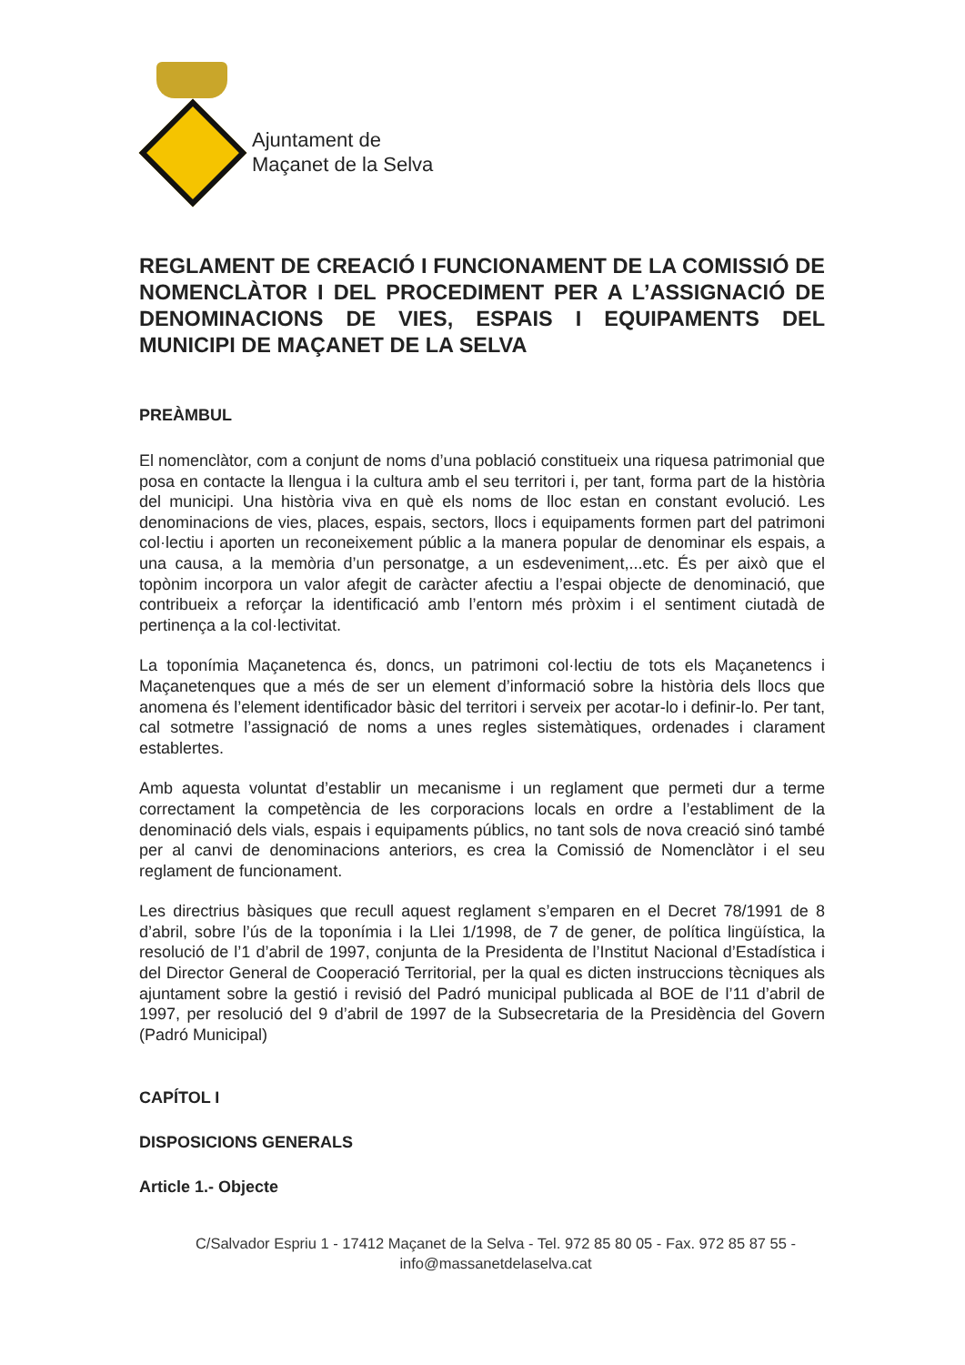Ajuntament de
Maçanet de la Selva
REGLAMENT DE CREACIÓ I FUNCIONAMENT DE LA COMISSIÓ DE NOMENCLÀTOR I DEL PROCEDIMENT PER A L’ASSIGNACIÓ DE DENOMINACIONS DE VIES, ESPAIS I EQUIPAMENTS DEL MUNICIPI DE MAÇANET DE LA SELVA
PREÀMBUL
El nomenclàtor, com a conjunt de noms d’una població constitueix una riquesa patrimonial que posa en contacte la llengua i la cultura amb el seu territori i, per tant, forma part de la història del municipi. Una història viva en què els noms de lloc estan en constant evolució. Les denominacions de vies, places, espais, sectors, llocs i equipaments formen part del patrimoni col·lectiu i aporten un reconeixement públic a la manera popular de denominar els espais, a una causa, a la memòria d’un personatge, a un esdeveniment,...etc. És per això que el topònim incorpora un valor afegit de caràcter afectiu a l’espai objecte de denominació, que contribueix a reforçar la identificació amb l’entorn més pròxim i el sentiment ciutadà de pertinença a la col·lectivitat.
La toponímia Maçanetenca és, doncs, un patrimoni col·lectiu de tots els Maçanetencs i Maçanetenques que a més de ser un element d’informació sobre la història dels llocs que anomena és l’element identificador bàsic del territori i serveix per acotar-lo i definir-lo. Per tant, cal sotmetre l’assignació de noms a unes regles sistemàtiques, ordenades i clarament establertes.
Amb aquesta voluntat d’establir un mecanisme i un reglament que permeti dur a terme correctament la competència de les corporacions locals en ordre a l’establiment de la denominació dels vials, espais i equipaments públics, no tant sols de nova creació sinó també per al canvi de denominacions anteriors, es crea la Comissió de Nomenclàtor i el seu reglament de funcionament.
Les directrius bàsiques que recull aquest reglament s’emparen en el Decret 78/1991 de 8 d’abril, sobre l’ús de la toponímia i la Llei 1/1998, de 7 de gener, de política lingüística, la resolució de l’1 d’abril de 1997, conjunta de la Presidenta de l’Institut Nacional d’Estadística i del Director General de Cooperació Territorial, per la qual es dicten instruccions tècniques als ajuntament sobre la gestió i revisió del Padró municipal publicada al BOE de l’11 d’abril de 1997, per resolució del 9 d’abril de 1997 de la Subsecretaria de la Presidència del Govern (Padró Municipal)
CAPÍTOL I
DISPOSICIONS GENERALS
Article 1.- Objecte
C/Salvador Espriu 1 - 17412 Maçanet de la Selva - Tel. 972 85 80 05 - Fax. 972 85 87 55 -
info@massanetdelaselva.cat